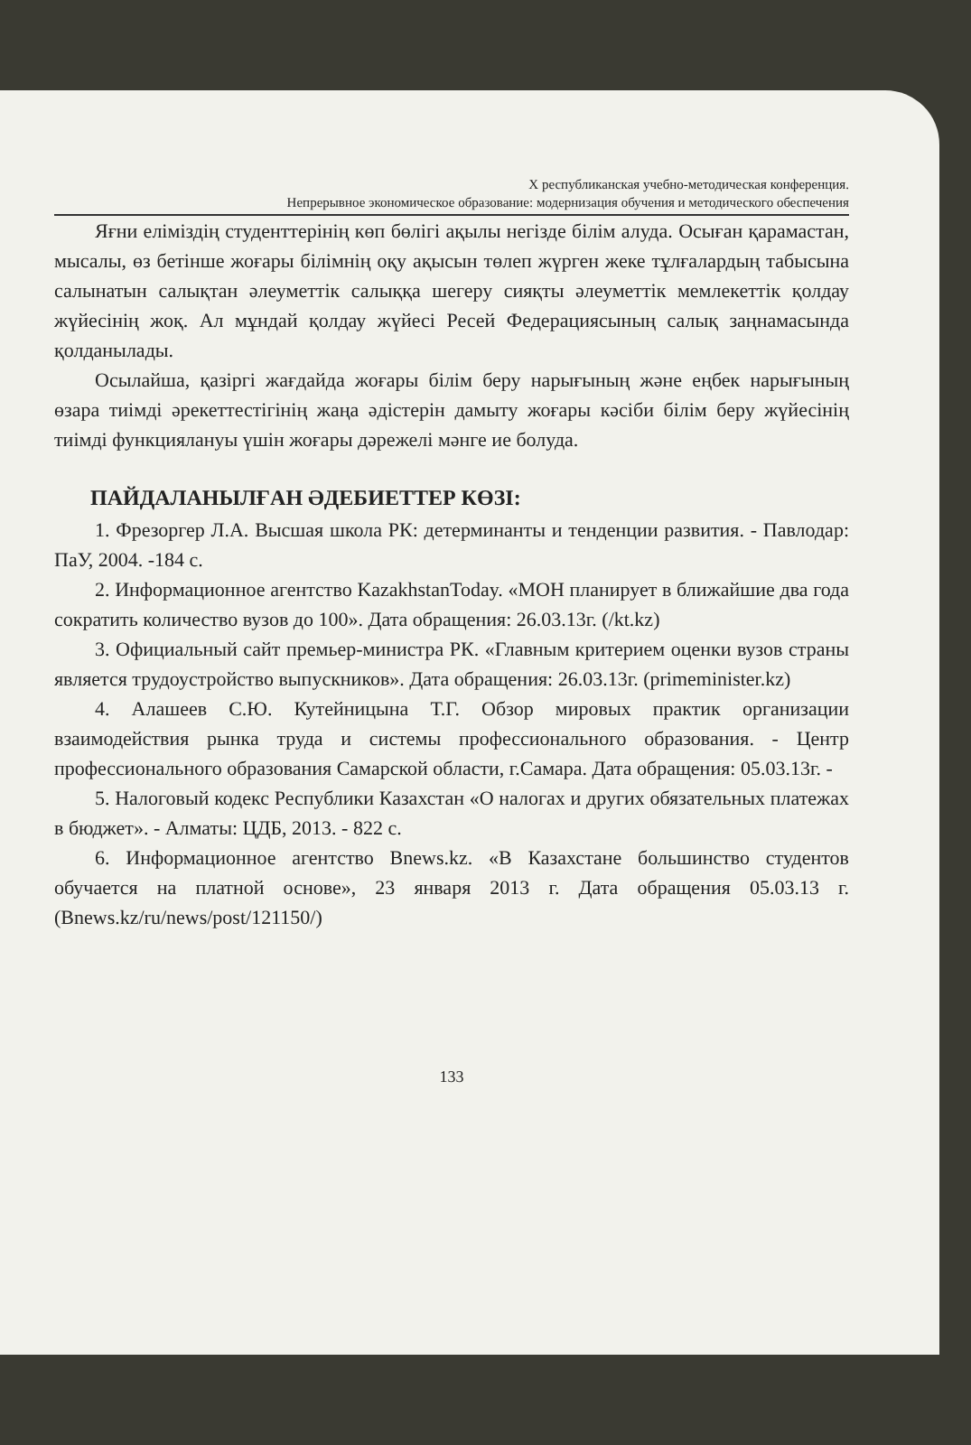X республиканская учебно-методическая конференция.
Непрерывное экономическое образование: модернизация обучения и методического обеспечения
Яғни еліміздің студенттерінің көп бөлігі ақылы негізде білім алуда. Осыған қарамастан, мысалы, өз бетінше жоғары білімнің оқу ақысын төлеп жүрген жеке тұлғалардың табысына салынатын салықтан әлеуметтік салыққа шегеру сияқты әлеуметтік мемлекеттік қолдау жүйесінің жоқ. Ал мұндай қолдау жүйесі Ресей Федерациясының салық заңнамасында қолданылады.
Осылайша, қазіргі жағдайда жоғары білім беру нарығының және еңбек нарығының өзара тиімді әрекеттестігінің жаңа әдістерін дамыту жоғары кәсіби білім беру жүйесінің тиімді функциялануы үшін жоғары дәрежелі мәнге ие болуда.
ПАЙДАЛАНЫЛҒАН ӘДЕБИЕТТЕР КӨЗІ:
1. Фрезоргер Л.А. Высшая школа РК: детерминанты и тенденции развития. - Павлодар: ПаУ, 2004. -184 с.
2. Информационное агентство KazakhstanToday. «МОН планирует в ближайшие два года сократить количество вузов до 100». Дата обращения: 26.03.13г. (/kt.kz)
3. Официальный сайт премьер-министра РК. «Главным критерием оценки вузов страны является трудоустройство выпускников». Дата обращения: 26.03.13г. (primeminister.kz)
4. Алашеев С.Ю. Кутейницына Т.Г. Обзор мировых практик организации взаимодействия рынка труда и системы профессионального образования. - Центр профессионального образования Самарской области, г.Самара. Дата обращения: 05.03.13г. -
5. Налоговый кодекс Республики Казахстан «О налогах и других обязательных платежах в бюджет». - Алматы: ЦДБ, 2013. - 822 с.
6. Информационное агентство Bnews.kz. «В Казахстане большинство студентов обучается на платной основе», 23 января 2013 г. Дата обращения 05.03.13 г. (Bnews.kz/ru/news/post/121150/)
133